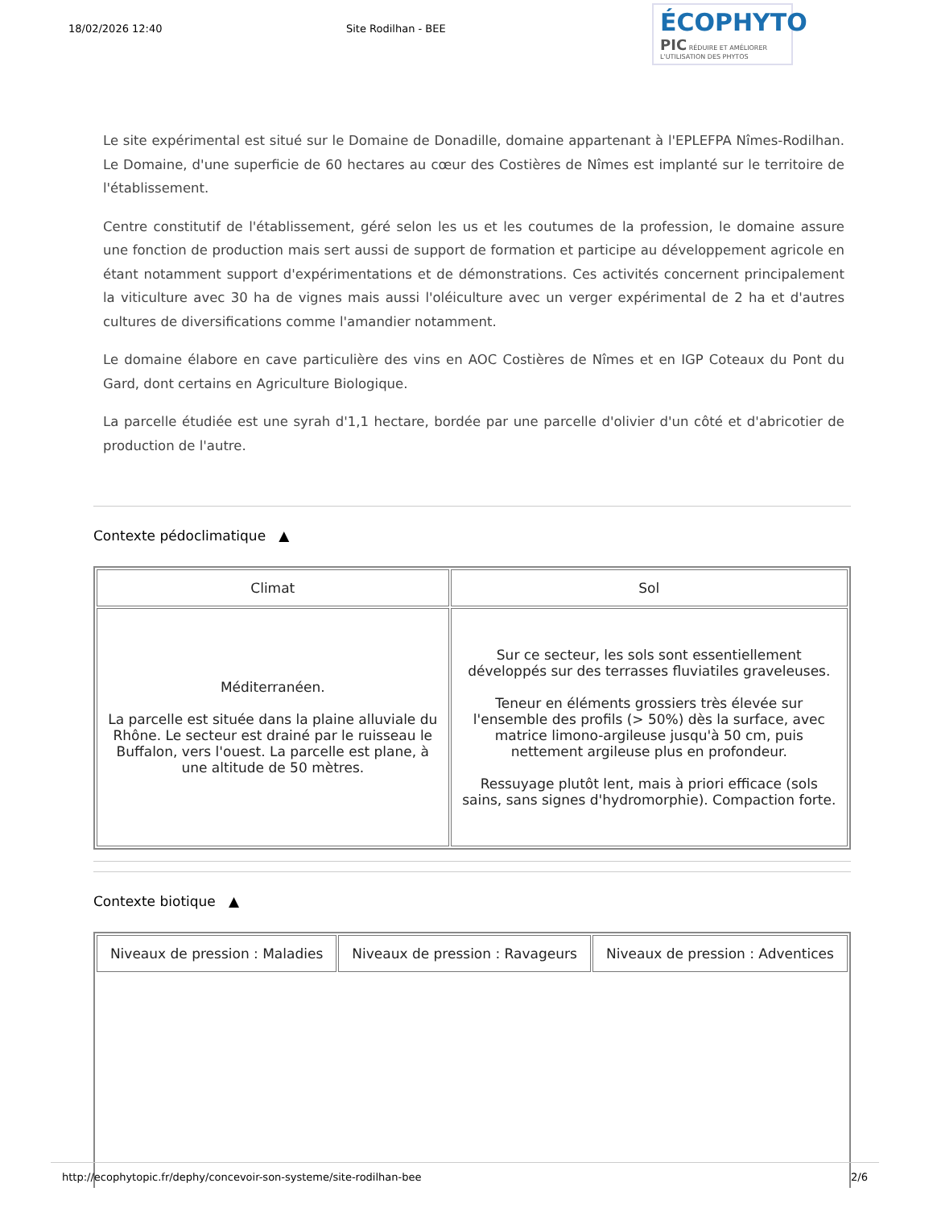18/02/2026 12:40 Site Rodilhan - BEE
ÉCOPHYTO
PIC RÉDUIRE ET AMÉLIORER L'UTILISATION DES PHYTOS
Le site expérimental est situé sur le Domaine de Donadille, domaine appartenant à l'EPLEFPA Nîmes-Rodilhan. Le Domaine, d'une superficie de 60 hectares au cœur des Costières de Nîmes est implanté sur le territoire de l'établissement.
Centre constitutif de l'établissement, géré selon les us et les coutumes de la profession, le domaine assure une fonction de production mais sert aussi de support de formation et participe au développement agricole en étant notamment support d'expérimentations et de démonstrations. Ces activités concernent principalement la viticulture avec 30 ha de vignes mais aussi l'oléiculture avec un verger expérimental de 2 ha et d'autres cultures de diversifications comme l'amandier notamment.
Le domaine élabore en cave particulière des vins en AOC Costières de Nîmes et en IGP Coteaux du Pont du Gard, dont certains en Agriculture Biologique.
La parcelle étudiée est une syrah d'1,1 hectare, bordée par une parcelle d'olivier d'un côté et d'abricotier de production de l'autre.
Contexte pédoclimatique ▲
| Climat | Sol |
| --- | --- |
| Méditerranéen. La parcelle est située dans la plaine alluviale du Rhône. Le secteur est drainé par le ruisseau le Buffalon, vers l'ouest. La parcelle est plane, à une altitude de 50 mètres. | Sur ce secteur, les sols sont essentiellement développés sur des terrasses fluviatiles graveleuses. Teneur en éléments grossiers très élevée sur l'ensemble des profils (> 50%) dès la surface, avec matrice limono-argileuse jusqu'à 50 cm, puis nettement argileuse plus en profondeur. Ressuyage plutôt lent, mais à priori efficace (sols sains, sans signes d'hydromorphie). Compaction forte. |
Contexte biotique ▲
| Niveaux de pression : Maladies | Niveaux de pression : Ravageurs | Niveaux de pression : Adventices |
| --- | --- | --- |
http://ecophytopic.fr/dephy/concevoir-son-systeme/site-rodilhan-bee 2/6